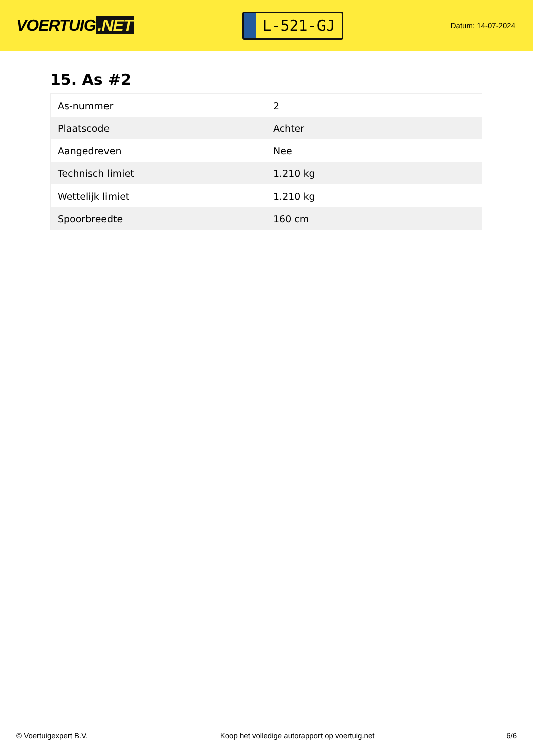VOERTUIG.NET
L-521-GJ
Datum: 14-07-2024
15. As #2
| As-nummer | 2 |
| Plaatscode | Achter |
| Aangedreven | Nee |
| Technisch limiet | 1.210 kg |
| Wettelijk limiet | 1.210 kg |
| Spoorbreedte | 160 cm |
© Voertuigexpert B.V. Koop het volledige autorapport op voertuig.net
6/6